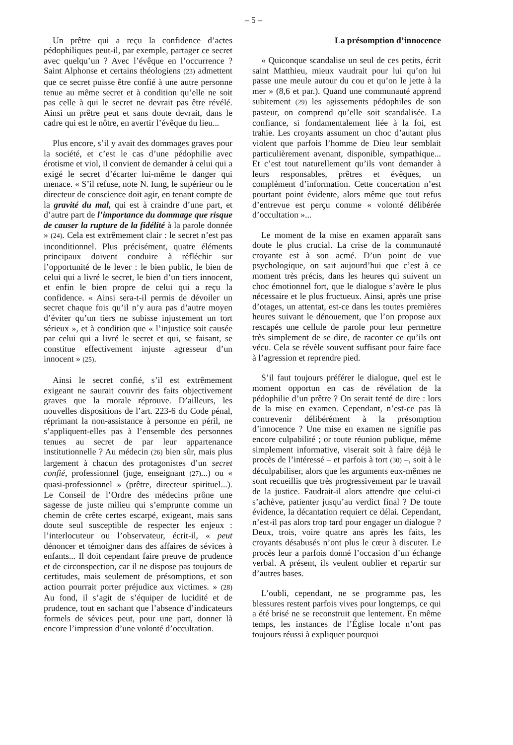– 5 –
Un prêtre qui a reçu la confidence d’actes pédophiliques peut-il, par exemple, partager ce secret avec quelqu’un ? Avec l’évêque en l’occurrence ? Saint Alphonse et certains théologiens (23) admettent que ce secret puisse être confié à une autre personne tenue au même secret et à condition qu’elle ne soit pas celle à qui le secret ne devrait pas être révélé. Ainsi un prêtre peut et sans doute devrait, dans le cadre qui est le nôtre, en avertir l’évêque du lieu...
Plus encore, s’il y avait des dommages graves pour la société, et c’est le cas d’une pédophilie avec érotisme et viol, il convient de demander à celui qui a exigé le secret d’écarter lui-même le danger qui menace. « S’il refuse, note N. Iung, le supérieur ou le directeur de conscience doit agir, en tenant compte de la gravité du mal, qui est à craindre d’une part, et d’autre part de l’importance du dommage que risque de causer la rupture de la fidélité à la parole donnée » (24). Cela est extrêmement clair : le secret n’est pas inconditionnel. Plus précisément, quatre éléments principaux doivent conduire à réfléchir sur l’opportunité de le lever : le bien public, le bien de celui qui a livré le secret, le bien d’un tiers innocent, et enfin le bien propre de celui qui a reçu la confidence. « Ainsi sera-t-il permis de dévoiler un secret chaque fois qu’il n’y aura pas d’autre moyen d’éviter qu’un tiers ne subisse injustement un tort sérieux », et à condition que « l’injustice soit causée par celui qui a livré le secret et qui, se faisant, se constitue effectivement injuste agresseur d’un innocent » (25).
Ainsi le secret confié, s’il est extrêmement exigeant ne saurait couvrir des faits objectivement graves que la morale réprouve. D’ailleurs, les nouvelles dispositions de l’art. 223-6 du Code pénal, réprimant la non-assistance à personne en péril, ne s’appliquent-elles pas à l’ensemble des personnes tenues au secret de par leur appartenance institutionnelle ? Au médecin (26) bien sûr, mais plus largement à chacun des protagonistes d’un secret confié, professionnel (juge, enseignant (27)...) ou « quasi-professionnel » (prêtre, directeur spirituel...). Le Conseil de l’Ordre des médecins prône une sagesse de juste milieu qui s’emprunte comme un chemin de crête certes escarpé, exigeant, mais sans doute seul susceptible de respecter les enjeux : l’interlocuteur ou l’observateur, écrit-il, « peut dénoncer et témoigner dans des affaires de sévices à enfants... Il doit cependant faire preuve de prudence et de circonspection, car il ne dispose pas toujours de certitudes, mais seulement de présomptions, et son action pourrait porter préjudice aux victimes. » (28) Au fond, il s’agit de s’équiper de lucidité et de prudence, tout en sachant que l’absence d’indicateurs formels de sévices peut, pour une part, donner là encore l’impression d’une volonté d’occultation.
La présomption d’innocence
« Quiconque scandalise un seul de ces petits, écrit saint Matthieu, mieux vaudrait pour lui qu’on lui passe une meule autour du cou et qu’on le jette à la mer » (8,6 et par.). Quand une communauté apprend subitement (29) les agissements pédophiles de son pasteur, on comprend qu’elle soit scandalisée. La confiance, si fondamentalement liée à la foi, est trahie. Les croyants assument un choc d’autant plus violent que parfois l’homme de Dieu leur semblait particulièrement avenant, disponible, sympathique... Et c’est tout naturellement qu’ils vont demander à leurs responsables, prêtres et évêques, un complément d’information. Cette concertation n’est pourtant point évidente, alors même que tout refus d’entrevue est perçu comme « volonté délibérée d’occultation »...
Le moment de la mise en examen apparaît sans doute le plus crucial. La crise de la communauté croyante est à son acmé. D’un point de vue psychologique, on sait aujourd’hui que c’est à ce moment très précis, dans les heures qui suivent un choc émotionnel fort, que le dialogue s’avère le plus nécessaire et le plus fructueux. Ainsi, après une prise d’otages, un attentat, est-ce dans les toutes premières heures suivant le dénouement, que l’on propose aux rescapés une cellule de parole pour leur permettre très simplement de se dire, de raconter ce qu’ils ont vécu. Cela se révèle souvent suffisant pour faire face à l’agression et reprendre pied.
S’il faut toujours préférer le dialogue, quel est le moment opportun en cas de révélation de la pédophilie d’un prêtre ? On serait tenté de dire : lors de la mise en examen. Cependant, n’est-ce pas là contrevenir délibérément à la présomption d’innocence ? Une mise en examen ne signifie pas encore culpabilité ; or toute réunion publique, même simplement informative, viserait soit à faire déjà le procès de l’intéressé – et parfois à tort (30) –, soit à le déculpabiliser, alors que les arguments eux-mêmes ne sont recueillis que très progressivement par le travail de la justice. Faudrait-il alors attendre que celui-ci s’achève, patienter jusqu’au verdict final ? De toute évidence, la décantation requiert ce délai. Cependant, n’est-il pas alors trop tard pour engager un dialogue ? Deux, trois, voire quatre ans après les faits, les croyants désabusés n’ont plus le cœur à discuter. Le procès leur a parfois donné l’occasion d’un échange verbal. A présent, ils veulent oublier et repartir sur d’autres bases.
L’oubli, cependant, ne se programme pas, les blessures restent parfois vives pour longtemps, ce qui a été brisé ne se reconstruit que lentement. En même temps, les instances de l’Église locale n’ont pas toujours réussi à expliquer pourquoi